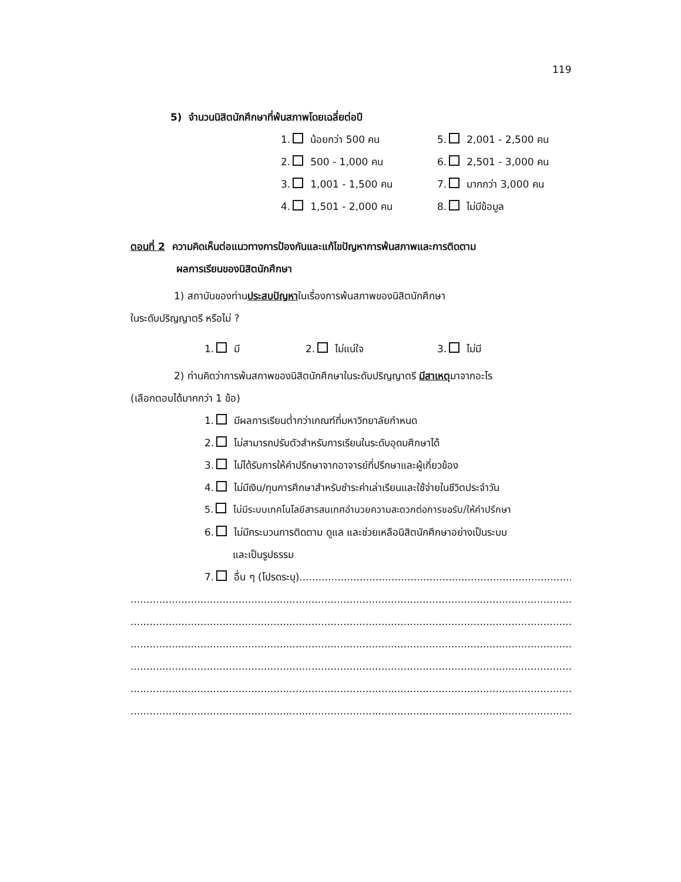119
5) จำนวนนิสิตนักศึกษาที่พ้นสภาพโดยเฉลี่ยต่อปี
1. น้อยกว่า 500 คน 5. 2,001 - 2,500 คน
2. 500 - 1,000 คน 6. 2,501 - 3,000 คน
3. 1,001 - 1,500 คน 7. มากกว่า 3,000 คน
4. 1,501 - 2,000 คน 8. ไม่มีข้อมูล
ตอนที่ 2 ความคิดเห็นต่อแนวทางการป้องกันและแก้ไขปัญหาการพ้นสภาพและการติดตาม
ผลการเรียนของนิสิตนักศึกษา
1) สถาบันของท่านประสบปัญหาในเรื่องการพ้นสภาพของนิสิตนักศึกษา
ในระดับปริญญาตรี หรือไม่ ?
1. มี 2. ไม่แน่ใจ 3. ไม่มี
2) ท่านคิดว่าการพ้นสภาพของนิสิตนักศึกษาในระดับปริญญาตรี มีสาเหตุมาจากอะไร
(เลือกตอบได้มากกว่า 1 ข้อ)
1. มีผลการเรียนต่ำกว่าเกณฑ์ที่มหาวิทยาลัยกำหนด
2. ไม่สามารถปรับตัวสำหรับการเรียนในระดับอุดมศึกษาได้
3. ไม่ได้รับการให้คำปรึกษาจากอาจารย์ที่ปรึกษาและผู้เกี่ยวข้อง
4. ไม่มีเงิน/ทุนการศึกษาสำหรับชำระค่าเล่าเรียนและใช้จ่ายในชีวิตประจำวัน
5. ไม่มีระบบเทคโนโลยีสารสนเทศอำนวยความสะดวกต่อการขอรับ/ให้คำปรึกษา
6. ไม่มีกระบวนการติดตาม ดูแล และช่วยเหลือนิสิตนักศึกษาอย่างเป็นระบบ
และเป็นรูปธรรม
7. อื่น ๆ (โปรดระบุ)..............................................................................................
..................................................................................................................................................
..................................................................................................................................................
..................................................................................................................................................
..................................................................................................................................................
..................................................................................................................................................
..................................................................................................................................................